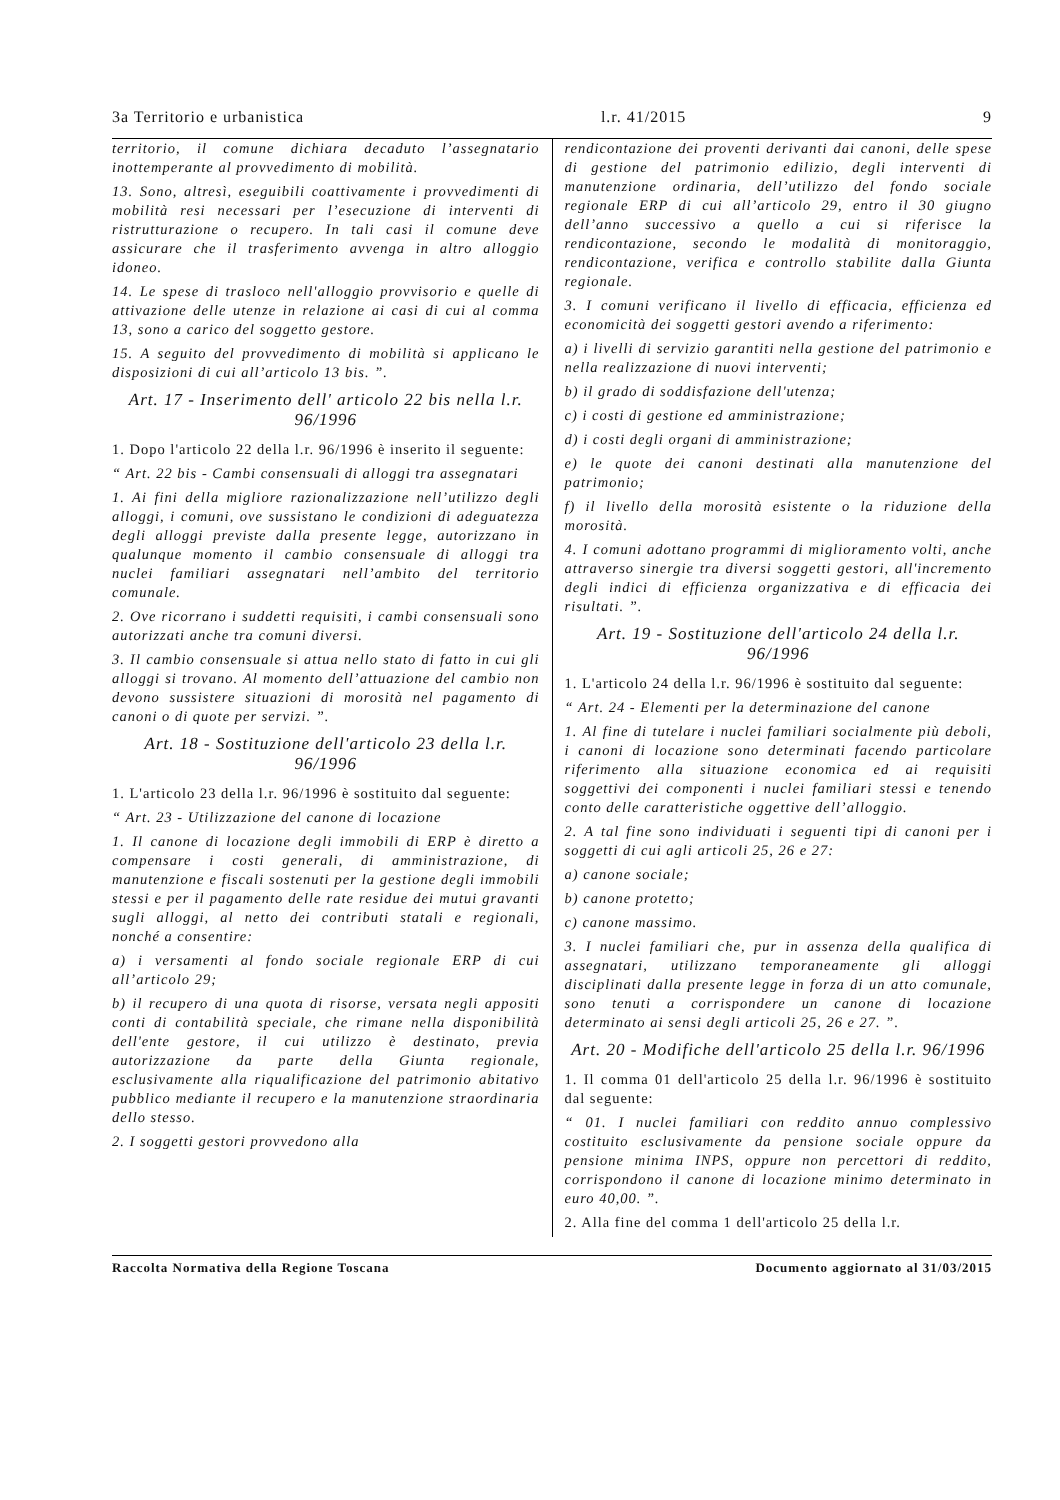3a Territorio e urbanistica l.r. 41/2015 9
territorio, il comune dichiara decaduto l’assegnatario inottemperante al provvedimento di mobilità.
13. Sono, altresì, eseguibili coattivamente i provvedimenti di mobilità resi necessari per l’esecuzione di interventi di ristrutturazione o recupero. In tali casi il comune deve assicurare che il trasferimento avvenga in altro alloggio idoneo.
14. Le spese di trasloco nell'alloggio provvisorio e quelle di attivazione delle utenze in relazione ai casi di cui al comma 13, sono a carico del soggetto gestore.
15. A seguito del provvedimento di mobilità si applicano le disposizioni di cui all’articolo 13 bis. ”.
Art. 17 - Inserimento dell' articolo 22 bis nella l.r. 96/1996
1. Dopo l'articolo 22 della l.r. 96/1996 è inserito il seguente:
“ Art. 22 bis - Cambi consensuali di alloggi tra assegnatari
1. Ai fini della migliore razionalizzazione nell’utilizzo degli alloggi, i comuni, ove sussistano le condizioni di adeguatezza degli alloggi previste dalla presente legge, autorizzano in qualunque momento il cambio consensuale di alloggi tra nuclei familiari assegnatari nell’ambito del territorio comunale.
2. Ove ricorrano i suddetti requisiti, i cambi consensuali sono autorizzati anche tra comuni diversi.
3. Il cambio consensuale si attua nello stato di fatto in cui gli alloggi si trovano. Al momento dell’attuazione del cambio non devono sussistere situazioni di morosità nel pagamento di canoni o di quote per servizi. ”.
Art. 18 - Sostituzione dell'articolo 23 della l.r. 96/1996
1. L'articolo 23 della l.r. 96/1996 è sostituito dal seguente:
“ Art. 23 - Utilizzazione del canone di locazione
1. Il canone di locazione degli immobili di ERP è diretto a compensare i costi generali, di amministrazione, di manutenzione e fiscali sostenuti per la gestione degli immobili stessi e per il pagamento delle rate residue dei mutui gravanti sugli alloggi, al netto dei contributi statali e regionali, nonché a consentire:
a) i versamenti al fondo sociale regionale ERP di cui all’articolo 29;
b) il recupero di una quota di risorse, versata negli appositi conti di contabilità speciale, che rimane nella disponibilità dell'ente gestore, il cui utilizzo è destinato, previa autorizzazione da parte della Giunta regionale, esclusivamente alla riqualificazione del patrimonio abitativo pubblico mediante il recupero e la manutenzione straordinaria dello stesso.
2. I soggetti gestori provvedono alla
rendicontazione dei proventi derivanti dai canoni, delle spese di gestione del patrimonio edilizio, degli interventi di manutenzione ordinaria, dell’utilizzo del fondo sociale regionale ERP di cui all’articolo 29, entro il 30 giugno dell’anno successivo a quello a cui si riferisce la rendicontazione, secondo le modalità di monitoraggio, rendicontazione, verifica e controllo stabilite dalla Giunta regionale.
3. I comuni verificano il livello di efficacia, efficienza ed economicità dei soggetti gestori avendo a riferimento:
a) i livelli di servizio garantiti nella gestione del patrimonio e nella realizzazione di nuovi interventi;
b) il grado di soddisfazione dell'utenza;
c) i costi di gestione ed amministrazione;
d) i costi degli organi di amministrazione;
e) le quote dei canoni destinati alla manutenzione del patrimonio;
f) il livello della morosità esistente o la riduzione della morosità.
4. I comuni adottano programmi di miglioramento volti, anche attraverso sinergie tra diversi soggetti gestori, all'incremento degli indici di efficienza organizzativa e di efficacia dei risultati. ”.
Art. 19 - Sostituzione dell'articolo 24 della l.r. 96/1996
1. L'articolo 24 della l.r. 96/1996 è sostituito dal seguente:
“ Art. 24 - Elementi per la determinazione del canone
1. Al fine di tutelare i nuclei familiari socialmente più deboli, i canoni di locazione sono determinati facendo particolare riferimento alla situazione economica ed ai requisiti soggettivi dei componenti i nuclei familiari stessi e tenendo conto delle caratteristiche oggettive dell’alloggio.
2. A tal fine sono individuati i seguenti tipi di canoni per i soggetti di cui agli articoli 25, 26 e 27:
a) canone sociale;
b) canone protetto;
c) canone massimo.
3. I nuclei familiari che, pur in assenza della qualifica di assegnatari, utilizzano temporaneamente gli alloggi disciplinati dalla presente legge in forza di un atto comunale, sono tenuti a corrispondere un canone di locazione determinato ai sensi degli articoli 25, 26 e 27. ”.
Art. 20 - Modifiche dell'articolo 25 della l.r. 96/1996
1. Il comma 01 dell'articolo 25 della l.r. 96/1996 è sostituito dal seguente:
“ 01. I nuclei familiari con reddito annuo complessivo costituito esclusivamente da pensione sociale oppure da pensione minima INPS, oppure non percettori di reddito, corrispondono il canone di locazione minimo determinato in euro 40,00. ”.
2. Alla fine del comma 1 dell'articolo 25 della l.r.
Raccolta Normativa della Regione Toscana Documento aggiornato al 31/03/2015